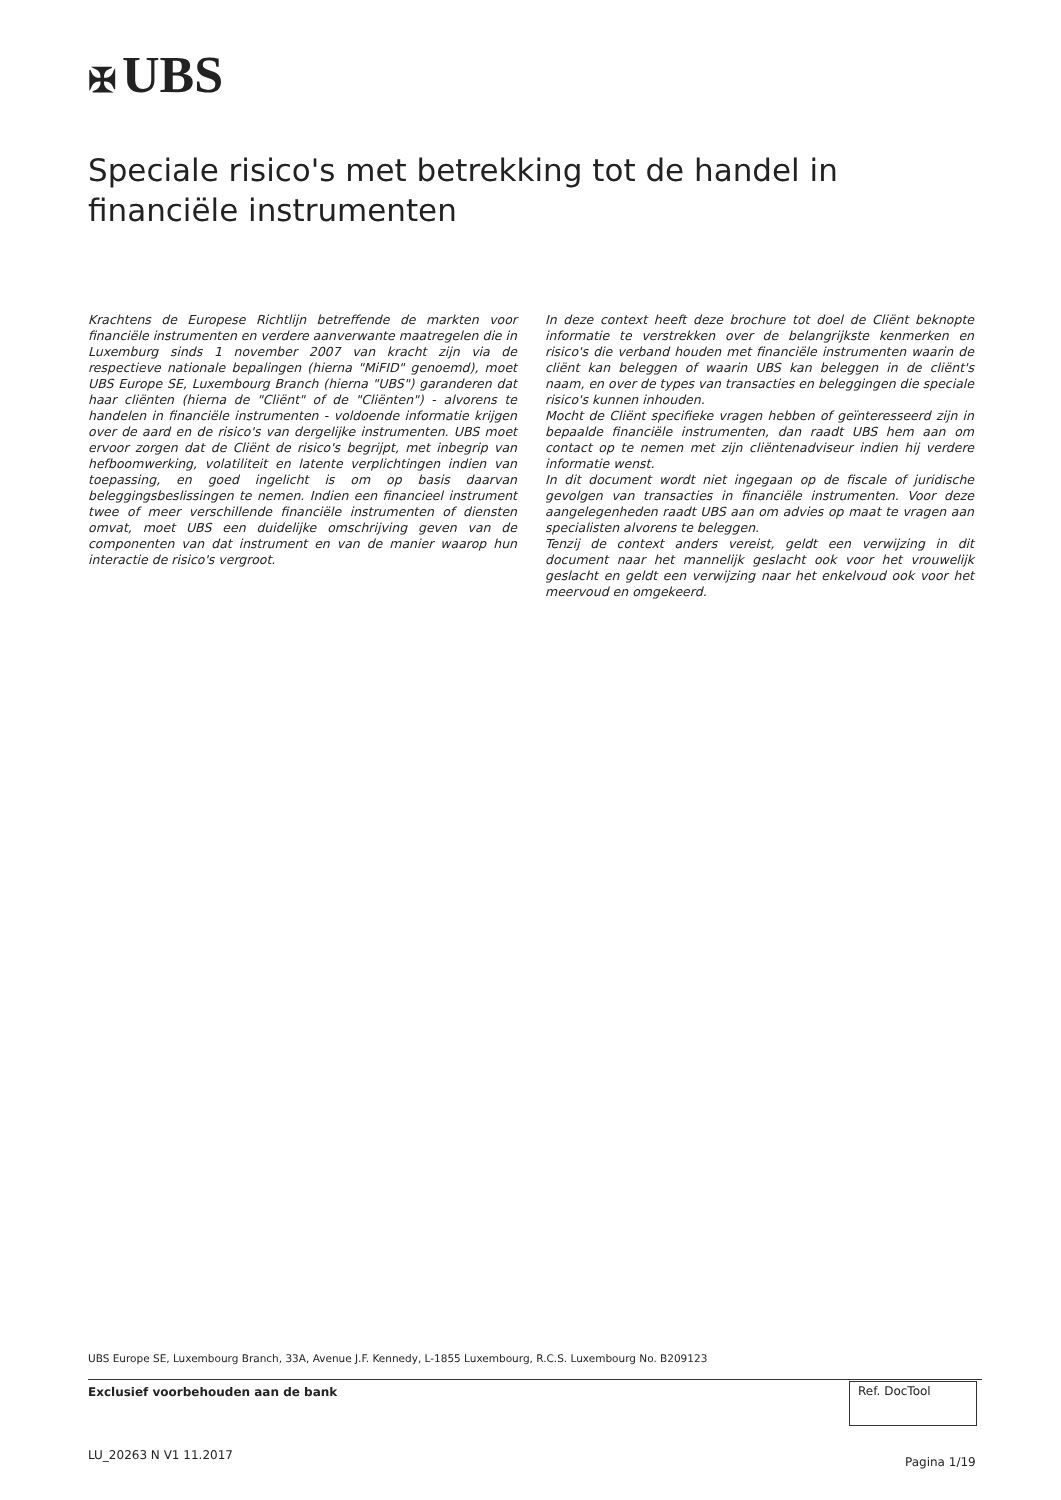✠ UBS
Speciale risico's met betrekking tot de handel in financiële instrumenten
Krachtens de Europese Richtlijn betreffende de markten voor financiële instrumenten en verdere aanverwante maatregelen die in Luxemburg sinds 1 november 2007 van kracht zijn via de respectieve nationale bepalingen (hierna "MiFID" genoemd), moet UBS Europe SE, Luxembourg Branch (hierna "UBS") garanderen dat haar cliënten (hierna de "Cliënt" of de "Cliënten") - alvorens te handelen in financiële instrumenten - voldoende informatie krijgen over de aard en de risico's van dergelijke instrumenten. UBS moet ervoor zorgen dat de Cliënt de risico's begrijpt, met inbegrip van hefboomwerking, volatiliteit en latente verplichtingen indien van toepassing, en goed ingelicht is om op basis daarvan beleggingsbeslissingen te nemen. Indien een financieel instrument twee of meer verschillende financiële instrumenten of diensten omvat, moet UBS een duidelijke omschrijving geven van de componenten van dat instrument en van de manier waarop hun interactie de risico's vergroot.
In deze context heeft deze brochure tot doel de Cliënt beknopte informatie te verstrekken over de belangrijkste kenmerken en risico's die verband houden met financiële instrumenten waarin de cliënt kan beleggen of waarin UBS kan beleggen in de cliënt's naam, en over de types van transacties en beleggingen die speciale risico's kunnen inhouden.
Mocht de Cliënt specifieke vragen hebben of geïnteresseerd zijn in bepaalde financiële instrumenten, dan raadt UBS hem aan om contact op te nemen met zijn cliëntenadviseur indien hij verdere informatie wenst.
In dit document wordt niet ingegaan op de fiscale of juridische gevolgen van transacties in financiële instrumenten. Voor deze aangelegenheden raadt UBS aan om advies op maat te vragen aan specialisten alvorens te beleggen.
Tenzij de context anders vereist, geldt een verwijzing in dit document naar het mannelijk geslacht ook voor het vrouwelijk geslacht en geldt een verwijzing naar het enkelvoud ook voor het meervoud en omgekeerd.
UBS Europe SE, Luxembourg Branch, 33A, Avenue J.F. Kennedy, L-1855 Luxembourg, R.C.S. Luxembourg No. B209123
Exclusief voorbehouden aan de bank
Ref. DocTool
LU_20263 N V1 11.2017 Pagina 1/19